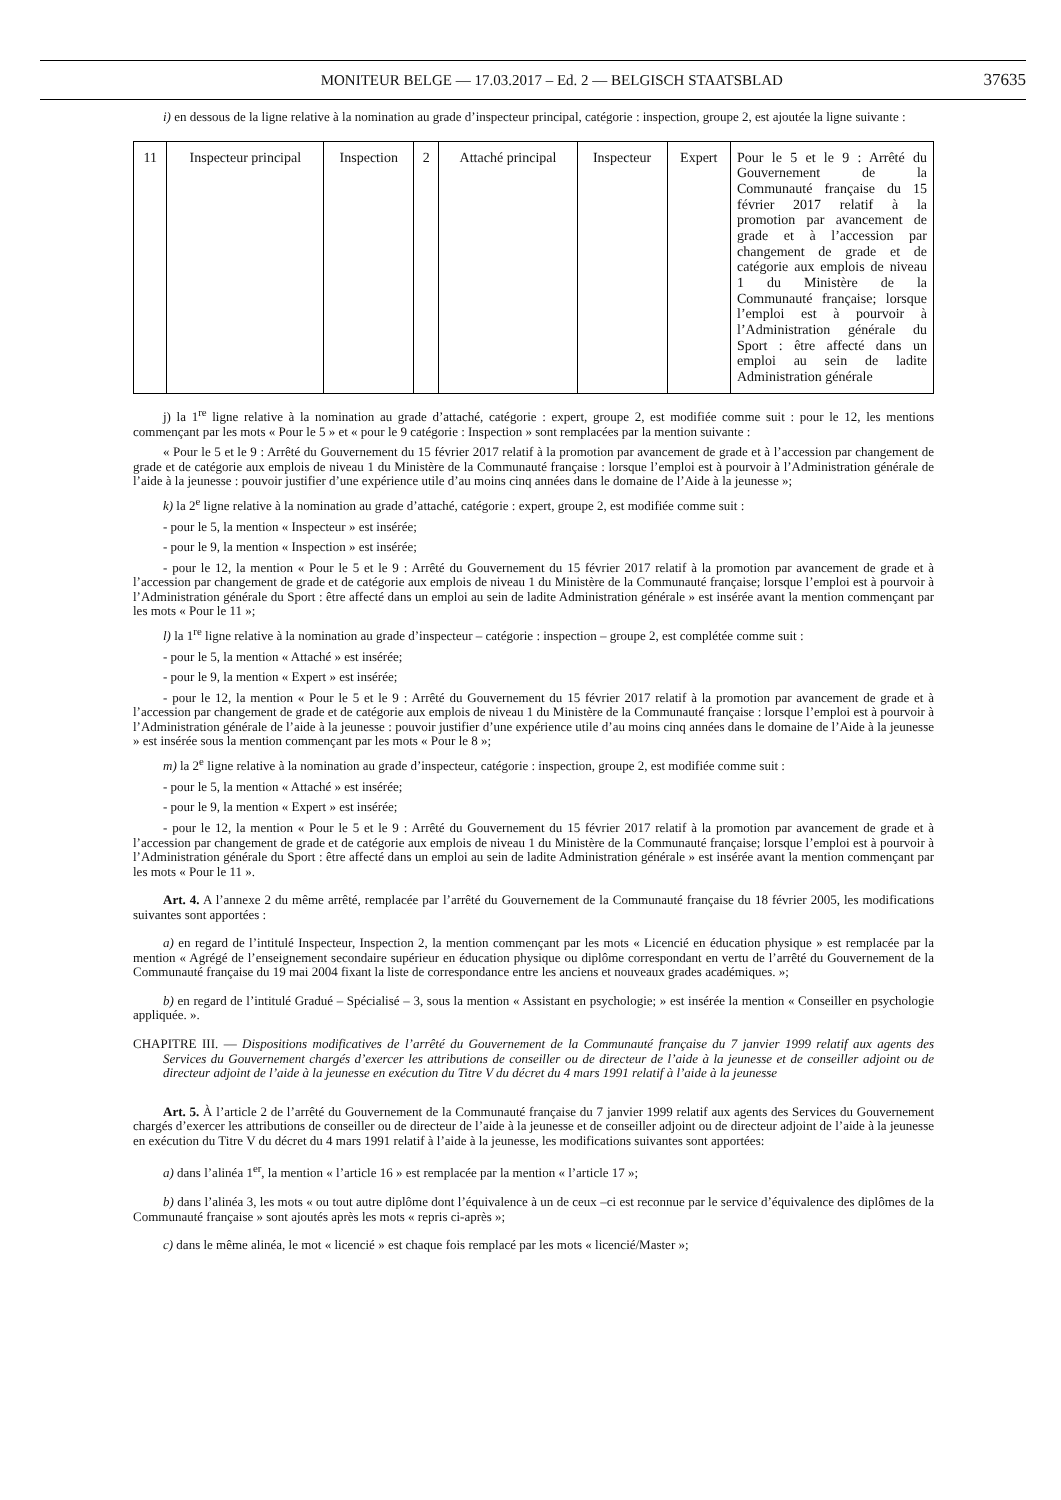MONITEUR BELGE — 17.03.2017 – Ed. 2 — BELGISCH STAATSBLAD 37635
i) en dessous de la ligne relative à la nomination au grade d’inspecteur principal, catégorie : inspection, groupe 2, est ajoutée la ligne suivante :
| 11 | Inspecteur principal | Inspection | 2 | Attaché principal | Inspecteur | Expert | Pour le 5 et le 9 : Arrêté du Gouvernement de la Communauté française du 15 février 2017 relatif à la promotion par avancement de grade et à l’accession par changement de grade et de catégorie aux emplois de niveau 1 du Ministère de la Communauté française; lorsque l’emploi est à pourvoir à l’Administration générale du Sport : être affecté dans un emploi au sein de ladite Administration générale |
j) la 1<sup>re</sup> ligne relative à la nomination au grade d’attaché, catégorie : expert, groupe 2, est modifiée comme suit : pour le 12, les mentions commençant par les mots « Pour le 5 » et « pour le 9 catégorie : Inspection » sont remplacées par la mention suivante :
« Pour le 5 et le 9 : Arrêté du Gouvernement du 15 février 2017 relatif à la promotion par avancement de grade et à l’accession par changement de grade et de catégorie aux emplois de niveau 1 du Ministère de la Communauté française : lorsque l’emploi est à pourvoir à l’Administration générale de l’aide à la jeunesse : pouvoir justifier d’une expérience utile d’au moins cinq années dans le domaine de l’Aide à la jeunesse »;
k) la 2<sup>e</sup> ligne relative à la nomination au grade d’attaché, catégorie : expert, groupe 2, est modifiée comme suit :
- pour le 5, la mention « Inspecteur » est insérée;
- pour le 9, la mention « Inspection » est insérée;
- pour le 12, la mention « Pour le 5 et le 9 : Arrêté du Gouvernement du 15 février 2017 relatif à la promotion par avancement de grade et à l’accession par changement de grade et de catégorie aux emplois de niveau 1 du Ministère de la Communauté française; lorsque l’emploi est à pourvoir à l’Administration générale du Sport : être affecté dans un emploi au sein de ladite Administration générale » est insérée avant la mention commençant par les mots « Pour le 11 »;
l) la 1<sup>re</sup> ligne relative à la nomination au grade d’inspecteur – catégorie : inspection – groupe 2, est complétée comme suit :
- pour le 5, la mention « Attaché » est insérée;
- pour le 9, la mention « Expert » est insérée;
- pour le 12, la mention « Pour le 5 et le 9 : Arrêté du Gouvernement du 15 février 2017 relatif à la promotion par avancement de grade et à l’accession par changement de grade et de catégorie aux emplois de niveau 1 du Ministère de la Communauté française : lorsque l’emploi est à pourvoir à l’Administration générale de l’aide à la jeunesse : pouvoir justifier d’une expérience utile d’au moins cinq années dans le domaine de l’Aide à la jeunesse » est insérée sous la mention commençant par les mots « Pour le 8 »;
m) la 2<sup>e</sup> ligne relative à la nomination au grade d’inspecteur, catégorie : inspection, groupe 2, est modifiée comme suit :
- pour le 5, la mention « Attaché » est insérée;
- pour le 9, la mention « Expert » est insérée;
- pour le 12, la mention « Pour le 5 et le 9 : Arrêté du Gouvernement du 15 février 2017 relatif à la promotion par avancement de grade et à l’accession par changement de grade et de catégorie aux emplois de niveau 1 du Ministère de la Communauté française; lorsque l’emploi est à pourvoir à l’Administration générale du Sport : être affecté dans un emploi au sein de ladite Administration générale » est insérée avant la mention commençant par les mots « Pour le 11 ».
Art. 4. A l’annexe 2 du même arrêté, remplacée par l’arrêté du Gouvernement de la Communauté française du 18 février 2005, les modifications suivantes sont apportées :
a) en regard de l’intitulé Inspecteur, Inspection 2, la mention commençant par les mots « Licencié en éducation physique » est remplacée par la mention « Agrégé de l’enseignement secondaire supérieur en éducation physique ou diplôme correspondant en vertu de l’arrêté du Gouvernement de la Communauté française du 19 mai 2004 fixant la liste de correspondance entre les anciens et nouveaux grades académiques. »;
b) en regard de l’intitulé Gradué – Spécialisé – 3, sous la mention « Assistant en psychologie; » est insérée la mention « Conseiller en psychologie appliquée. ».
CHAPITRE III. — Dispositions modificatives de l’arrêté du Gouvernement de la Communauté française du 7 janvier 1999 relatif aux agents des Services du Gouvernement chargés d’exercer les attributions de conseiller ou de directeur de l’aide à la jeunesse et de conseiller adjoint ou de directeur adjoint de l’aide à la jeunesse en exécution du Titre V du décret du 4 mars 1991 relatif à l’aide à la jeunesse
Art. 5. À l’article 2 de l’arrêté du Gouvernement de la Communauté française du 7 janvier 1999 relatif aux agents des Services du Gouvernement chargés d’exercer les attributions de conseiller ou de directeur de l’aide à la jeunesse et de conseiller adjoint ou de directeur adjoint de l’aide à la jeunesse en exécution du Titre V du décret du 4 mars 1991 relatif à l’aide à la jeunesse, les modifications suivantes sont apportées:
a) dans l’alinéa 1<sup>er</sup>, la mention « l’article 16 » est remplacée par la mention « l’article 17 »;
b) dans l’alinéa 3, les mots « ou tout autre diplôme dont l’équivalence à un de ceux –ci est reconnue par le service d’équivalence des diplômes de la Communauté française » sont ajoutés après les mots « repris ci-après »;
c) dans le même alinéa, le mot « licencié » est chaque fois remplacé par les mots « licencié/Master »;